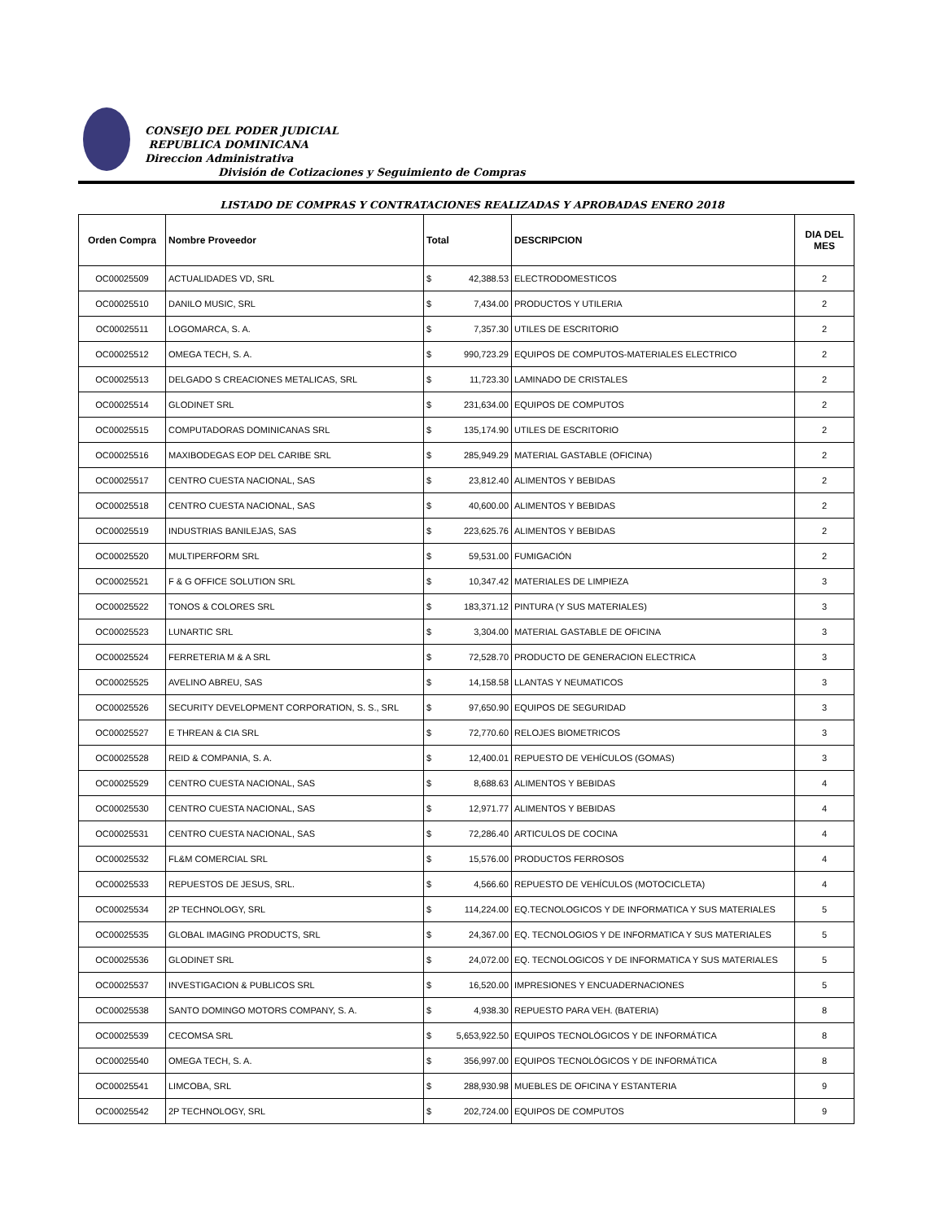CONSEJO DEL PODER JUDICIAL
REPUBLICA DOMINICANA
Direccion Administrativa
División de Cotizaciones y Seguimiento de Compras
LISTADO DE COMPRAS Y CONTRATACIONES REALIZADAS Y APROBADAS ENERO 2018
| Orden Compra | Nombre Proveedor | Total | | DESCRIPCION | DIA DEL MES |
| --- | --- | --- | --- | --- | --- |
| OC00025509 | ACTUALIDADES VD, SRL | $ | 42,388.53 | ELECTRODOMESTICOS | 2 |
| OC00025510 | DANILO MUSIC, SRL | $ | 7,434.00 | PRODUCTOS Y UTILERIA | 2 |
| OC00025511 | LOGOMARCA, S. A. | $ | 7,357.30 | UTILES DE ESCRITORIO | 2 |
| OC00025512 | OMEGA TECH, S. A. | $ | 990,723.29 | EQUIPOS DE COMPUTOS-MATERIALES ELECTRICO | 2 |
| OC00025513 | DELGADO S CREACIONES METALICAS, SRL | $ | 11,723.30 | LAMINADO DE CRISTALES | 2 |
| OC00025514 | GLODINET SRL | $ | 231,634.00 | EQUIPOS DE COMPUTOS | 2 |
| OC00025515 | COMPUTADORAS DOMINICANAS SRL | $ | 135,174.90 | UTILES DE ESCRITORIO | 2 |
| OC00025516 | MAXIBODEGAS EOP DEL CARIBE SRL | $ | 285,949.29 | MATERIAL GASTABLE (OFICINA) | 2 |
| OC00025517 | CENTRO CUESTA NACIONAL, SAS | $ | 23,812.40 | ALIMENTOS Y BEBIDAS | 2 |
| OC00025518 | CENTRO CUESTA NACIONAL, SAS | $ | 40,600.00 | ALIMENTOS Y BEBIDAS | 2 |
| OC00025519 | INDUSTRIAS BANILEJAS, SAS | $ | 223,625.76 | ALIMENTOS Y BEBIDAS | 2 |
| OC00025520 | MULTIPERFORM SRL | $ | 59,531.00 | FUMIGACIÓN | 2 |
| OC00025521 | F & G OFFICE SOLUTION SRL | $ | 10,347.42 | MATERIALES DE LIMPIEZA | 3 |
| OC00025522 | TONOS & COLORES SRL | $ | 183,371.12 | PINTURA (Y SUS MATERIALES) | 3 |
| OC00025523 | LUNARTIC SRL | $ | 3,304.00 | MATERIAL GASTABLE DE OFICINA | 3 |
| OC00025524 | FERRETERIA M & A SRL | $ | 72,528.70 | PRODUCTO DE GENERACION ELECTRICA | 3 |
| OC00025525 | AVELINO ABREU, SAS | $ | 14,158.58 | LLANTAS Y NEUMATICOS | 3 |
| OC00025526 | SECURITY DEVELOPMENT CORPORATION, S. S., SRL | $ | 97,650.90 | EQUIPOS DE SEGURIDAD | 3 |
| OC00025527 | E THREAN & CIA SRL | $ | 72,770.60 | RELOJES BIOMETRICOS | 3 |
| OC00025528 | REID & COMPANIA, S. A. | $ | 12,400.01 | REPUESTO DE VEHÍCULOS (GOMAS) | 3 |
| OC00025529 | CENTRO CUESTA NACIONAL, SAS | $ | 8,688.63 | ALIMENTOS Y BEBIDAS | 4 |
| OC00025530 | CENTRO CUESTA NACIONAL, SAS | $ | 12,971.77 | ALIMENTOS Y BEBIDAS | 4 |
| OC00025531 | CENTRO CUESTA NACIONAL, SAS | $ | 72,286.40 | ARTICULOS DE COCINA | 4 |
| OC00025532 | FL&M COMERCIAL SRL | $ | 15,576.00 | PRODUCTOS FERROSOS | 4 |
| OC00025533 | REPUESTOS DE JESUS, SRL. | $ | 4,566.60 | REPUESTO DE VEHÍCULOS (MOTOCICLETA) | 4 |
| OC00025534 | 2P TECHNOLOGY, SRL | $ | 114,224.00 | EQ.TECNOLOGICOS Y DE INFORMATICA Y SUS MATERIALES | 5 |
| OC00025535 | GLOBAL IMAGING PRODUCTS, SRL | $ | 24,367.00 | EQ. TECNOLOGIOS Y DE INFORMATICA Y SUS MATERIALES | 5 |
| OC00025536 | GLODINET SRL | $ | 24,072.00 | EQ. TECNOLOGICOS Y DE INFORMATICA Y SUS MATERIALES | 5 |
| OC00025537 | INVESTIGACION & PUBLICOS SRL | $ | 16,520.00 | IMPRESIONES Y ENCUADERNACIONES | 5 |
| OC00025538 | SANTO DOMINGO MOTORS COMPANY, S. A. | $ | 4,938.30 | REPUESTO PARA VEH. (BATERIA) | 8 |
| OC00025539 | CECOMSA SRL | $ | 5,653,922.50 | EQUIPOS TECNOLÓGICOS Y DE INFORMÁTICA | 8 |
| OC00025540 | OMEGA TECH, S. A. | $ | 356,997.00 | EQUIPOS TECNOLÓGICOS Y DE INFORMÁTICA | 8 |
| OC00025541 | LIMCOBA, SRL | $ | 288,930.98 | MUEBLES DE OFICINA Y ESTANTERIA | 9 |
| OC00025542 | 2P TECHNOLOGY, SRL | $ | 202,724.00 | EQUIPOS DE COMPUTOS | 9 |